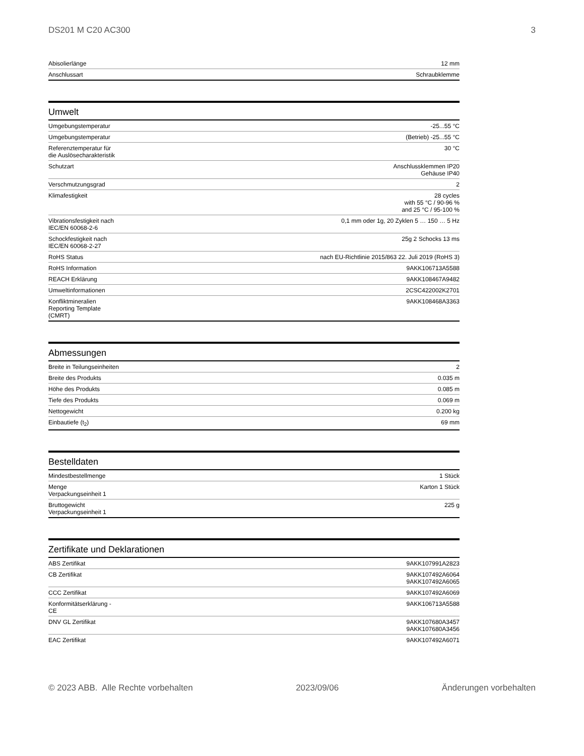DS201 M C20 AC300 3
| Abisolierlänge | 12 mm |
| Anschlussart | Schraubklemme |
Umwelt
| Umgebungstemperatur | -25...55 °C |
| Umgebungstemperatur | (Betrieb) -25...55 °C |
| Referenztemperatur für die Auslösecharakteristik | 30 °C |
| Schutzart | Anschlussklemmen IP20 Gehäuse IP40 |
| Verschmutzungsgrad | 2 |
| Klimafestigkeit | 28 cycles with 55 °C / 90-96 % and 25 °C / 95-100 % |
| Vibrationsfestigkeit nach IEC/EN 60068-2-6 | 0,1 mm oder 1g, 20 Zyklen 5 … 150 … 5 Hz |
| Schockfestigkeit nach IEC/EN 60068-2-27 | 25g 2 Schocks 13 ms |
| RoHS Status | nach EU-Richtlinie 2015/863 22. Juli 2019 (RoHS 3) |
| RoHS Information | 9AKK106713A5588 |
| REACH Erklärung | 9AKK108467A9482 |
| Umweltinformationen | 2CSC422002K2701 |
| Konfliktmineralien Reporting Template (CMRT) | 9AKK108468A3363 |
Abmessungen
| Breite in Teilungseinheiten | 2 |
| Breite des Produkts | 0.035 m |
| Höhe des Produkts | 0.085 m |
| Tiefe des Produkts | 0.069 m |
| Nettogewicht | 0.200 kg |
| Einbautiefe (t<sub>2</sub>) | 69 mm |
Bestelldaten
| Mindestbestellmenge | 1 Stück |
| Menge Verpackungseinheit 1 | Karton 1 Stück |
| Bruttogewicht Verpackungseinheit 1 | 225 g |
Zertifikate und Deklarationen
| ABS Zertifikat | 9AKK107991A2823 |
| CB Zertifikat | 9AKK107492A6064 9AKK107492A6065 |
| CCC Zertifikat | 9AKK107492A6069 |
| Konformitätserklärung - CE | 9AKK106713A5588 |
| DNV GL Zertifikat | 9AKK107680A3457 9AKK107680A3456 |
| EAC Zertifikat | 9AKK107492A6071 |
© 2023 ABB. Alle Rechte vorbehalten 2023/09/06 Änderungen vorbehalten